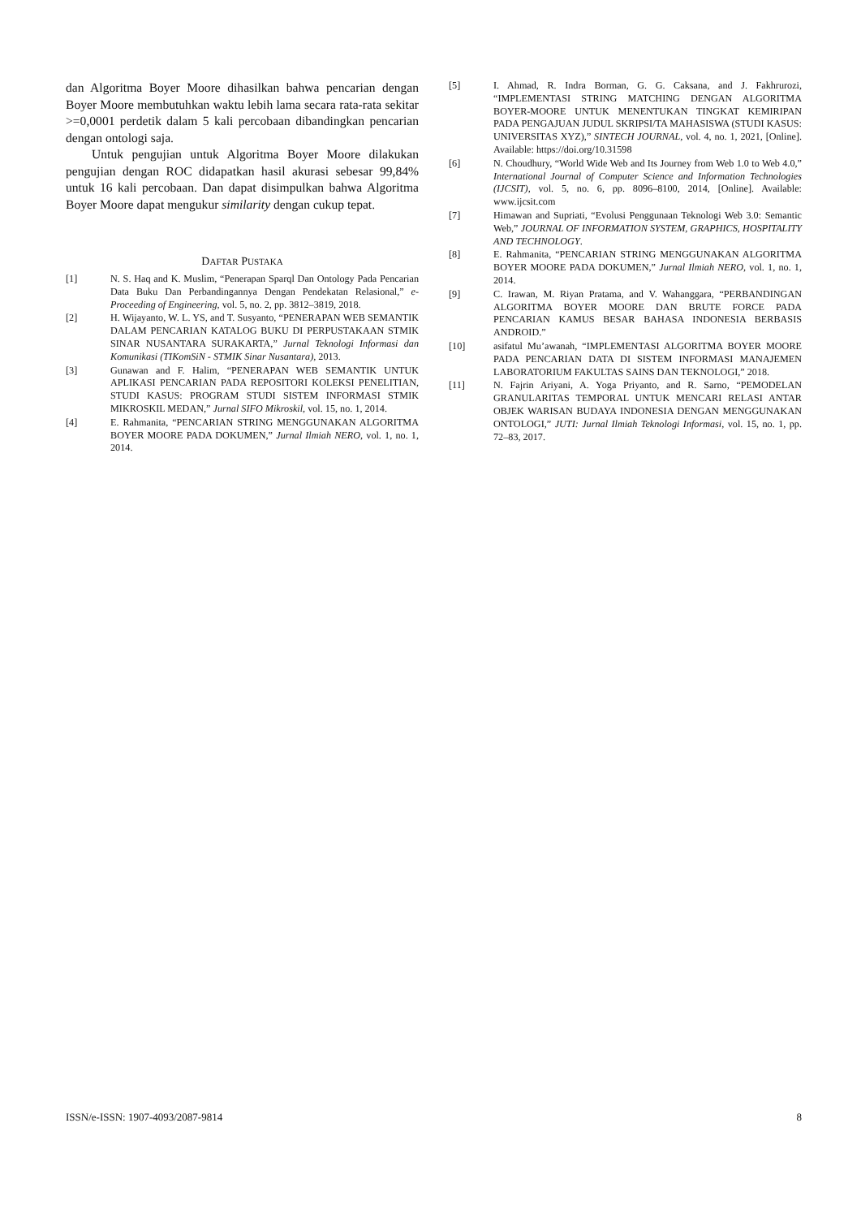dan Algoritma Boyer Moore dihasilkan bahwa pencarian dengan Boyer Moore membutuhkan waktu lebih lama secara rata-rata sekitar >=0,0001 perdetik dalam 5 kali percobaan dibandingkan pencarian dengan ontologi saja.
Untuk pengujian untuk Algoritma Boyer Moore dilakukan pengujian dengan ROC didapatkan hasil akurasi sebesar 99,84% untuk 16 kali percobaan. Dan dapat disimpulkan bahwa Algoritma Boyer Moore dapat mengukur similarity dengan cukup tepat.
DAFTAR PUSTAKA
[1] N. S. Haq and K. Muslim, “Penerapan Sparql Dan Ontology Pada Pencarian Data Buku Dan Perbandingannya Dengan Pendekatan Relasional,” e-Proceeding of Engineering, vol. 5, no. 2, pp. 3812–3819, 2018.
[2] H. Wijayanto, W. L. YS, and T. Susyanto, “PENERAPAN WEB SEMANTIK DALAM PENCARIAN KATALOG BUKU DI PERPUSTAKAAN STMIK SINAR NUSANTARA SURAKARTA,” Jurnal Teknologi Informasi dan Komunikasi (TIKomSiN - STMIK Sinar Nusantara), 2013.
[3] Gunawan and F. Halim, “PENERAPAN WEB SEMANTIK UNTUK APLIKASI PENCARIAN PADA REPOSITORI KOLEKSI PENELITIAN, STUDI KASUS: PROGRAM STUDI SISTEM INFORMASI STMIK MIKROSKIL MEDAN,” Jurnal SIFO Mikroskil, vol. 15, no. 1, 2014.
[4] E. Rahmanita, “PENCARIAN STRING MENGGUNAKAN ALGORITMA BOYER MOORE PADA DOKUMEN,” Jurnal Ilmiah NERO, vol. 1, no. 1, 2014.
[5] I. Ahmad, R. Indra Borman, G. G. Caksana, and J. Fakhrurozi, “IMPLEMENTASI STRING MATCHING DENGAN ALGORITMA BOYER-MOORE UNTUK MENENTUKAN TINGKAT KEMIRIPAN PADA PENGAJUAN JUDUL SKRIPSI/TA MAHASISWA (STUDI KASUS: UNIVERSITAS XYZ),” SINTECH JOURNAL, vol. 4, no. 1, 2021, [Online]. Available: https://doi.org/10.31598
[6] N. Choudhury, “World Wide Web and Its Journey from Web 1.0 to Web 4.0,” International Journal of Computer Science and Information Technologies (IJCSIT), vol. 5, no. 6, pp. 8096–8100, 2014, [Online]. Available: www.ijcsit.com
[7] Himawan and Supriati, “Evolusi Penggunaan Teknologi Web 3.0: Semantic Web,” JOURNAL OF INFORMATION SYSTEM, GRAPHICS, HOSPITALITY AND TECHNOLOGY.
[8] E. Rahmanita, “PENCARIAN STRING MENGGUNAKAN ALGORITMA BOYER MOORE PADA DOKUMEN,” Jurnal Ilmiah NERO, vol. 1, no. 1, 2014.
[9] C. Irawan, M. Riyan Pratama, and V. Wahanggara, “PERBANDINGAN ALGORITMA BOYER MOORE DAN BRUTE FORCE PADA PENCARIAN KAMUS BESAR BAHASA INDONESIA BERBASIS ANDROID.”
[10] asifatul Mu’awanah, “IMPLEMENTASI ALGORITMA BOYER MOORE PADA PENCARIAN DATA DI SISTEM INFORMASI MANAJEMEN LABORATORIUM FAKULTAS SAINS DAN TEKNOLOGI,” 2018.
[11] N. Fajrin Ariyani, A. Yoga Priyanto, and R. Sarno, “PEMODELAN GRANULARITAS TEMPORAL UNTUK MENCARI RELASI ANTAR OBJEK WARISAN BUDAYA INDONESIA DENGAN MENGGUNAKAN ONTOLOGI,” JUTI: Jurnal Ilmiah Teknologi Informasi, vol. 15, no. 1, pp. 72–83, 2017.
ISSN/e-ISSN: 1907-4093/2087-9814 8